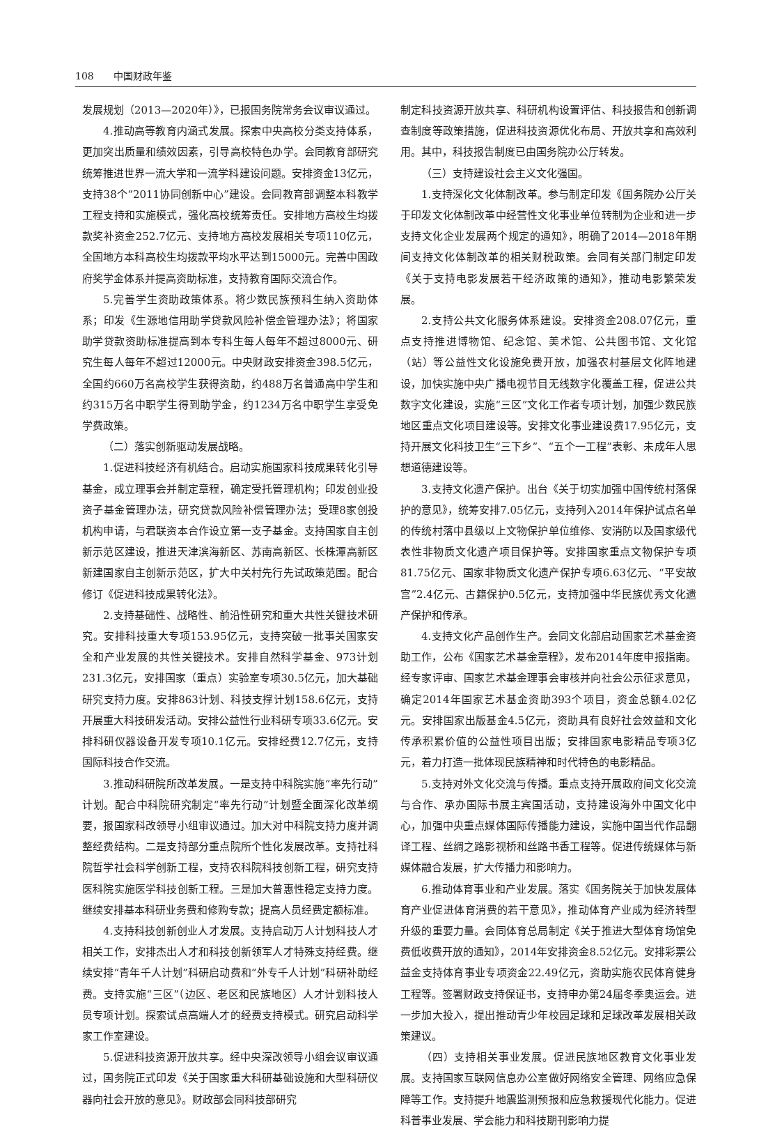108 中国财政年鉴
发展规划（2013—2020年）》，已报国务院常务会议审议通过。
4.推动高等教育内涵式发展。探索中央高校分类支持体系，更加突出质量和绩效因素，引导高校特色办学。会同教育部研究统筹推进世界一流大学和一流学科建设问题。安排资金13亿元，支持38个“2011协同创新中心”建设。会同教育部调整本科教学工程支持和实施模式，强化高校统筹责任。安排地方高校生均拨款奖补资金252.7亿元、支持地方高校发展相关专项110亿元，全国地方本科高校生均拨款平均水平达到15000元。完善中国政府奖学金体系并提高资助标准，支持教育国际交流合作。
5.完善学生资助政策体系。将少数民族预科生纳入资助体系；印发《生源地信用助学贷款风险补偿金管理办法》；将国家助学贷款资助标准提高到本专科生每人每年不超过8000元、研究生每人每年不超过12000元。中央财政安排资金398.5亿元，全国约660万名高校学生获得资助，约488万名普通高中学生和约315万名中职学生得到助学金，约1234万名中职学生享受免学费政策。
（二）落实创新驱动发展战略。
1.促进科技经济有机结合。启动实施国家科技成果转化引导基金，成立理事会并制定章程，确定受托管理机构；印发创业投资子基金管理办法，研究贷款风险补偿管理办法；受理8家创投机构申请，与君联资本合作设立第一支子基金。支持国家自主创新示范区建设，推进天津滨海新区、苏南高新区、长株潭高新区新建国家自主创新示范区，扩大中关村先行先试政策范围。配合修订《促进科技成果转化法》。
2.支持基础性、战略性、前沿性研究和重大共性关键技术研究。安排科技重大专项153.95亿元，支持突破一批事关国家安全和产业发展的共性关键技术。安排自然科学基金、973计划231.3亿元，安排国家（重点）实验室专项30.5亿元，加大基础研究支持力度。安排863计划、科技支撑计划158.6亿元，支持开展重大科技研发活动。安排公益性行业科研专项33.6亿元。安排科研仪器设备开发专项10.1亿元。安排经费12.7亿元，支持国际科技合作交流。
3.推动科研院所改革发展。一是支持中科院实施“率先行动”计划。配合中科院研究制定“率先行动”计划暨全面深化改革纲要，报国家科改领导小组审议通过。加大对中科院支持力度并调整经费结构。二是支持部分重点院所个性化发展改革。支持社科院哲学社会科学创新工程，支持农科院科技创新工程，研究支持医科院实施医学科技创新工程。三是加大普惠性稳定支持力度。继续安排基本科研业务费和修购专款；提高人员经费定额标准。
4.支持科技创新创业人才发展。支持启动万人计划科技人才相关工作，安排杰出人才和科技创新领军人才特殊支持经费。继续安排“青年千人计划”科研启动费和“外专千人计划”科研补助经费。支持实施“三区”（边区、老区和民族地区）人才计划科技人员专项计划。探索试点高端人才的经费支持模式。研究启动科学家工作室建设。
5.促进科技资源开放共享。经中央深改领导小组会议审议通过，国务院正式印发《关于国家重大科研基础设施和大型科研仪器向社会开放的意见》。财政部会同科技部研究
制定科技资源开放共享、科研机构设置评估、科技报告和创新调查制度等政策措施，促进科技资源优化布局、开放共享和高效利用。其中，科技报告制度已由国务院办公厅转发。
（三）支持建设社会主义文化强国。
1.支持深化文化体制改革。参与制定印发《国务院办公厅关于印发文化体制改革中经营性文化事业单位转制为企业和进一步支持文化企业发展两个规定的通知》，明确了2014—2018年期间支持文化体制改革的相关财税政策。会同有关部门制定印发《关于支持电影发展若干经济政策的通知》，推动电影繁荣发展。
2.支持公共文化服务体系建设。安排资金208.07亿元，重点支持推进博物馆、纪念馆、美术馆、公共图书馆、文化馆（站）等公益性文化设施免费开放，加强农村基层文化阵地建设，加快实施中央广播电视节目无线数字化覆盖工程，促进公共数字文化建设，实施“三区”文化工作者专项计划，加强少数民族地区重点文化项目建设等。安排文化事业建设费17.95亿元，支持开展文化科技卫生“三下乡”、“五个一工程”表彰、未成年人思想道德建设等。
3.支持文化遗产保护。出台《关于切实加强中国传统村落保护的意见》，统筹安排7.05亿元，支持列入2014年保护试点名单的传统村落中县级以上文物保护单位维修、安消防以及国家级代表性非物质文化遗产项目保护等。安排国家重点文物保护专项81.75亿元、国家非物质文化遗产保护专项6.63亿元、“平安故宫”2.4亿元、古籍保护0.5亿元，支持加强中华民族优秀文化遗产保护和传承。
4.支持文化产品创作生产。会同文化部启动国家艺术基金资助工作，公布《国家艺术基金章程》，发布2014年度申报指南。经专家评审、国家艺术基金理事会审核并向社会公示征求意见，确定2014年国家艺术基金资助393个项目，资金总额4.02亿元。安排国家出版基金4.5亿元，资助具有良好社会效益和文化传承积累价值的公益性项目出版；安排国家电影精品专项3亿元，着力打造一批体现民族精神和时代特色的电影精品。
5.支持对外文化交流与传播。重点支持开展政府间文化交流与合作、承办国际书展主宾国活动，支持建设海外中国文化中心，加强中央重点媒体国际传播能力建设，实施中国当代作品翻译工程、丝绸之路影视桥和丝路书香工程等。促进传统媒体与新媒体融合发展，扩大传播力和影响力。
6.推动体育事业和产业发展。落实《国务院关于加快发展体育产业促进体育消费的若干意见》，推动体育产业成为经济转型升级的重要力量。会同体育总局制定《关于推进大型体育场馆免费低收费开放的通知》，2014年安排资金8.52亿元。安排彩票公益金支持体育事业专项资金22.49亿元，资助实施农民体育健身工程等。签署财政支持保证书，支持申办第24届冬季奥运会。进一步加大投入，提出推动青少年校园足球和足球改革发展相关政策建议。
（四）支持相关事业发展。促进民族地区教育文化事业发展。支持国家互联网信息办公室做好网络安全管理、网络应急保障等工作。支持提升地震监测预报和应急救援现代化能力。促进科普事业发展、学会能力和科技期刊影响力提